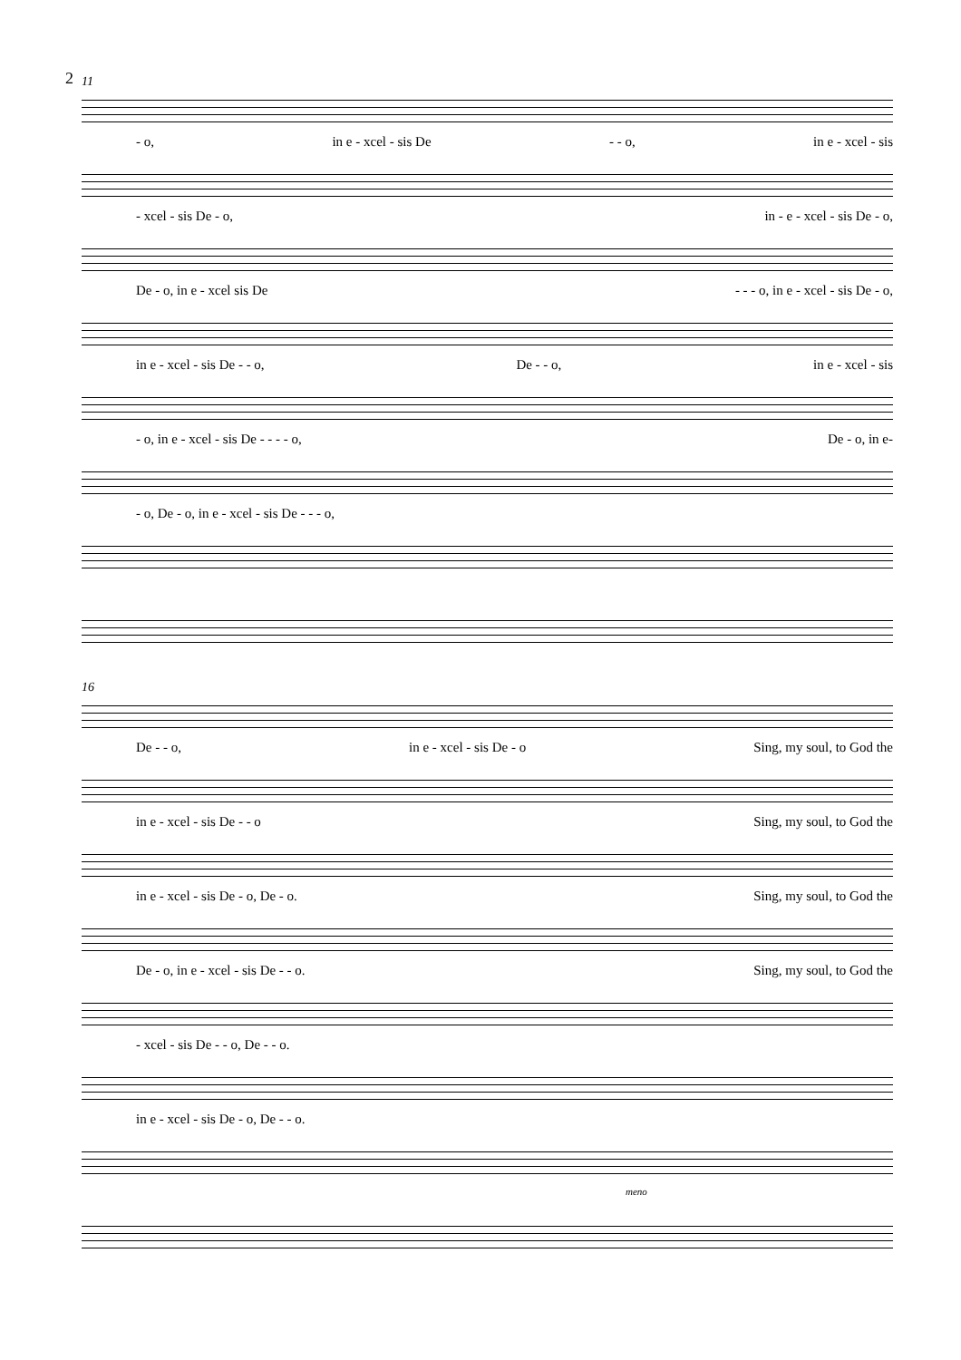2
11
- o, in e - xcel - sis De - - o, in e - xcel - sis
- xcel - sis De - o, in - e - xcel - sis De - o,
De - o, in e - xcel sis De - - - o, in e - xcel - sis De - o,
in e - xcel - sis De - - o, De - - o, in e - xcel - sis
- o, in e - xcel - sis De - - - - o, De - o, in e-
- o, De - o, in e - xcel - sis De - - - o,
16
De - - o, in e - xcel - sis De - o Sing, my soul, to God the
in e - xcel - sis De - - o Sing, my soul, to God the
in e - xcel - sis De - o, De - o. Sing, my soul, to God the
De - o, in e - xcel - sis De - - o. Sing, my soul, to God the
- xcel - sis De - - o, De - - o.
in e - xcel - sis De - o, De - - o.
meno